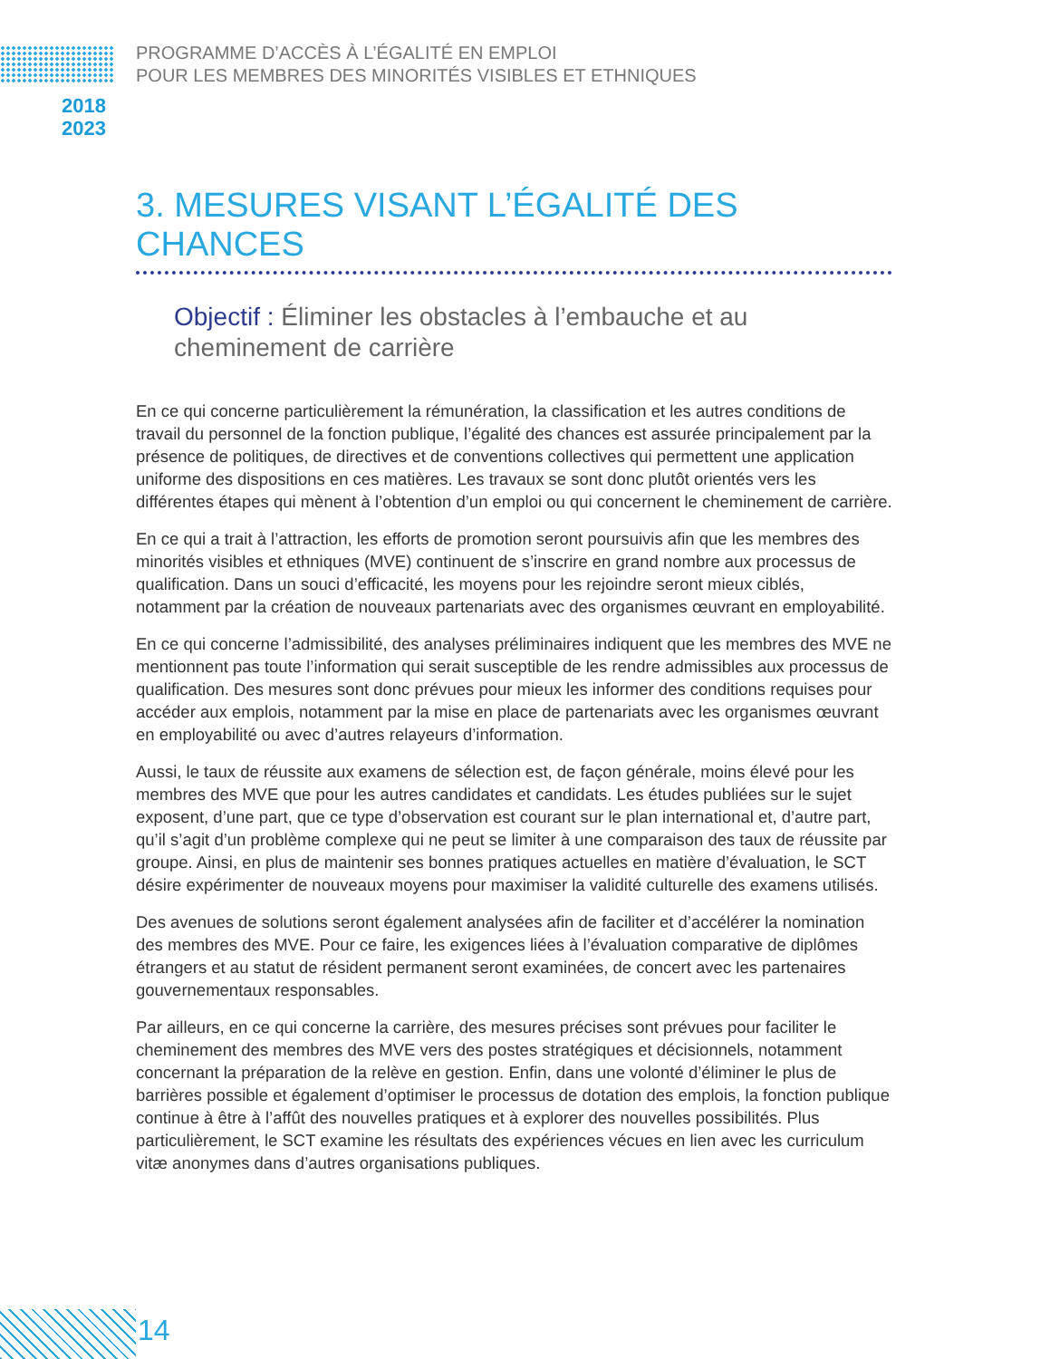PROGRAMME D’ACCÈS À L’ÉGALITÉ EN EMPLOI
POUR LES MEMBRES DES MINORITÉS VISIBLES ET ETHNIQUES
2018
2023
3. MESURES VISANT L’ÉGALITÉ DES CHANCES
Objectif : Éliminer les obstacles à l’embauche et au cheminement de carrière
En ce qui concerne particulièrement la rémunération, la classification et les autres conditions de travail du personnel de la fonction publique, l’égalité des chances est assurée principalement par la présence de politiques, de directives et de conventions collectives qui permettent une application uniforme des dispositions en ces matières. Les travaux se sont donc plutôt orientés vers les différentes étapes qui mènent à l’obtention d’un emploi ou qui concernent le cheminement de carrière.
En ce qui a trait à l’attraction, les efforts de promotion seront poursuivis afin que les membres des minorités visibles et ethniques (MVE) continuent de s’inscrire en grand nombre aux processus de qualification. Dans un souci d’efficacité, les moyens pour les rejoindre seront mieux ciblés, notamment par la création de nouveaux partenariats avec des organismes œuvrant en employabilité.
En ce qui concerne l’admissibilité, des analyses préliminaires indiquent que les membres des MVE ne mentionnent pas toute l’information qui serait susceptible de les rendre admissibles aux processus de qualification. Des mesures sont donc prévues pour mieux les informer des conditions requises pour accéder aux emplois, notamment par la mise en place de partenariats avec les organismes œuvrant en employabilité ou avec d’autres relayeurs d’information.
Aussi, le taux de réussite aux examens de sélection est, de façon générale, moins élevé pour les membres des MVE que pour les autres candidates et candidats. Les études publiées sur le sujet exposent, d’une part, que ce type d’observation est courant sur le plan international et, d’autre part, qu’il s’agit d’un problème complexe qui ne peut se limiter à une comparaison des taux de réussite par groupe. Ainsi, en plus de maintenir ses bonnes pratiques actuelles en matière d’évaluation, le SCT désire expérimenter de nouveaux moyens pour maximiser la validité culturelle des examens utilisés.
Des avenues de solutions seront également analysées afin de faciliter et d’accélérer la nomination des membres des MVE. Pour ce faire, les exigences liées à l’évaluation comparative de diplômes étrangers et au statut de résident permanent seront examinées, de concert avec les partenaires gouvernementaux responsables.
Par ailleurs, en ce qui concerne la carrière, des mesures précises sont prévues pour faciliter le cheminement des membres des MVE vers des postes stratégiques et décisionnels, notamment concernant la préparation de la relève en gestion. Enfin, dans une volonté d’éliminer le plus de barrières possible et également d’optimiser le processus de dotation des emplois, la fonction publique continue à être à l’affût des nouvelles pratiques et à explorer des nouvelles possibilités. Plus particulièrement, le SCT examine les résultats des expériences vécues en lien avec les curriculum vitæ anonymes dans d’autres organisations publiques.
14